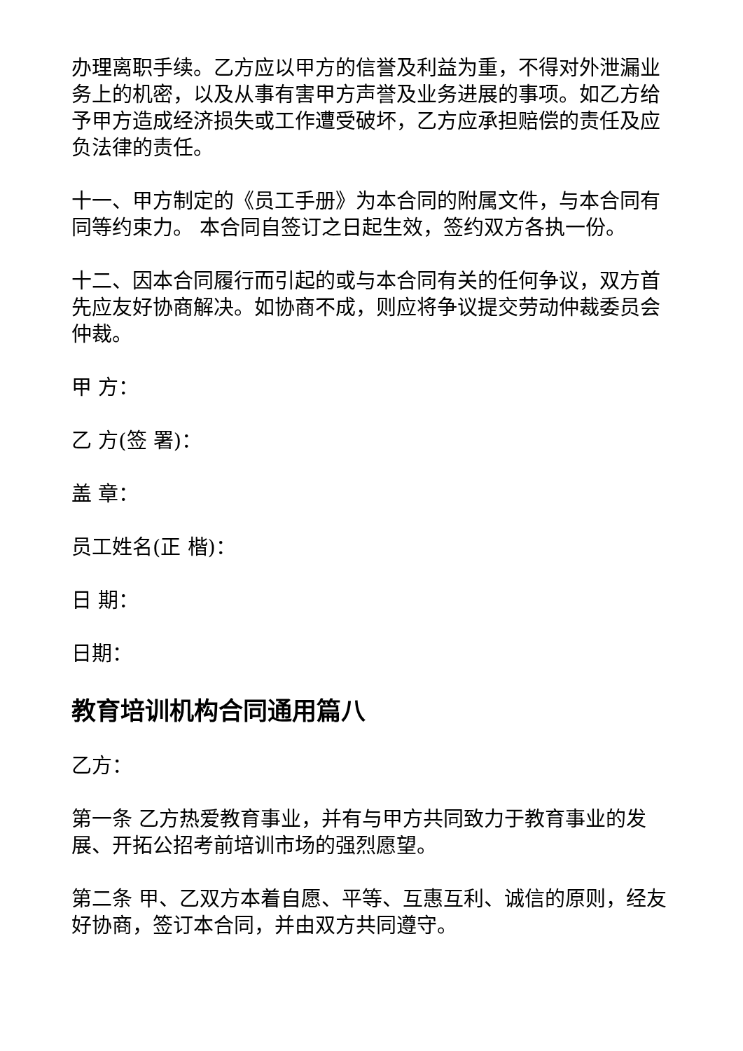办理离职手续。乙方应以甲方的信誉及利益为重，不得对外泄漏业务上的机密，以及从事有害甲方声誉及业务进展的事项。如乙方给予甲方造成经济损失或工作遭受破坏，乙方应承担赔偿的责任及应负法律的责任。
十一、甲方制定的《员工手册》为本合同的附属文件，与本合同有同等约束力。 本合同自签订之日起生效，签约双方各执一份。
十二、因本合同履行而引起的或与本合同有关的任何争议，双方首先应友好协商解决。如协商不成，则应将争议提交劳动仲裁委员会仲裁。
甲 方：
乙 方(签 署)：
盖 章：
员工姓名(正 楷)：
日 期：
日期：
教育培训机构合同通用篇八
乙方：
第一条 乙方热爱教育事业，并有与甲方共同致力于教育事业的发展、开拓公招考前培训市场的强烈愿望。
第二条 甲、乙双方本着自愿、平等、互惠互利、诚信的原则，经友好协商，签订本合同，并由双方共同遵守。